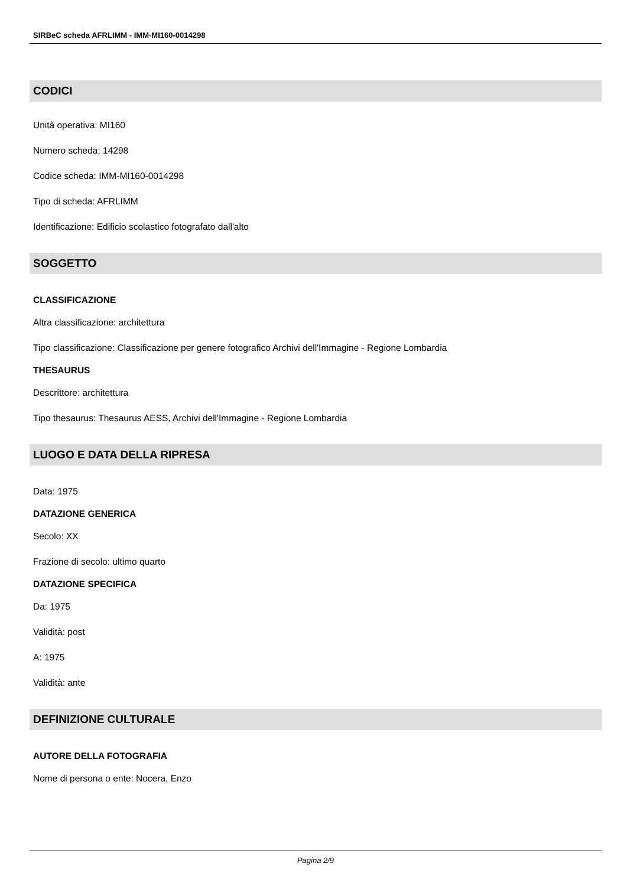SIRBeC scheda AFRLIMM - IMM-MI160-0014298
CODICI
Unità operativa: MI160
Numero scheda: 14298
Codice scheda: IMM-MI160-0014298
Tipo di scheda: AFRLIMM
Identificazione: Edificio scolastico fotografato dall'alto
SOGGETTO
CLASSIFICAZIONE
Altra classificazione: architettura
Tipo classificazione: Classificazione per genere fotografico Archivi dell'Immagine - Regione Lombardia
THESAURUS
Descrittore: architettura
Tipo thesaurus: Thesaurus AESS, Archivi dell'Immagine - Regione Lombardia
LUOGO E DATA DELLA RIPRESA
Data: 1975
DATAZIONE GENERICA
Secolo: XX
Frazione di secolo: ultimo quarto
DATAZIONE SPECIFICA
Da: 1975
Validità: post
A: 1975
Validità: ante
DEFINIZIONE CULTURALE
AUTORE DELLA FOTOGRAFIA
Nome di persona o ente: Nocera, Enzo
Pagina 2/9